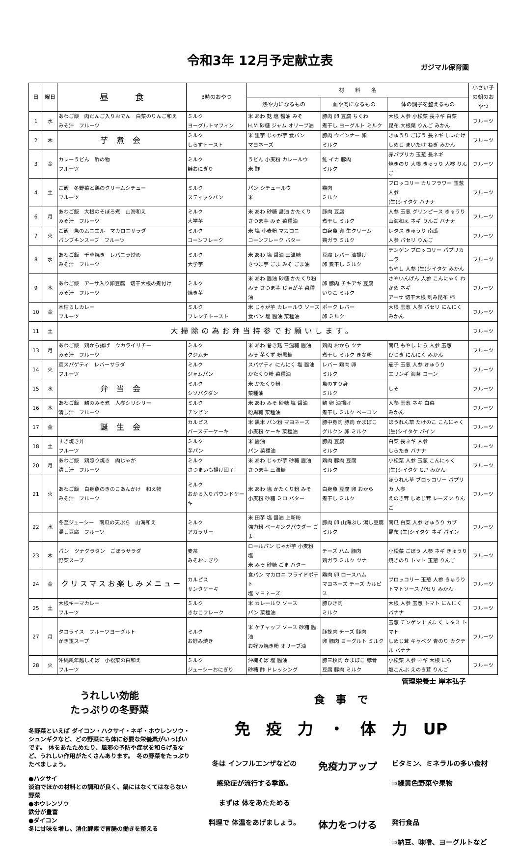令和3年 12月予定献立表
ガジマル保育園
| 日 | 曜日 | 昼 食 | 3時のおやつ | 材 料 名 | | | 小さい子の朝のおやつ |
| --- | --- | --- | --- | --- | --- | --- | --- |
| | | | | 熱や力になるもの | 血や肉になるもの | 体の調子を整えるもの | |
| 1 | 水 | あわご飯 肉だんご入りおでん 白菜のりんご和え みそ汁 フルーツ | ミルク ヨーグルトマフィン | 米 あわ 麸 塩 醤油 みそ H.M 砂糖 ジャム オリーブ油 | 豚肉 卵 豆腐 ちくわ 煮干し ヨーグルト ミルク | 大根 人参 小松菜 長ネギ 白菜 昆布 大根葉 りんご みかん | フルーツ |
| 2 | 木 | 芋 煮 会 | ミルク しらすトースト | 米 里芋 じゃが芋 食パン マヨネーズ | 豚肉 ウインナー 卵 ミルク | きゅうり ごぼう 長ネギ しいたけ しめじ まいたけ ねぎ みかん | フルーツ |
| 3 | 金 | カレーうどん 酢の物 フルーツ | ミルク 鮭おにぎり | うどん 小麦粉 カレールウ 米 酢 | 鮭 イカ 豚肉 ミルク | 赤パプリカ 玉葱 長ネギ 焼きのり 大根 きゅうり 人参 りんご | フルーツ |
| 4 | 土 | ご飯 冬野菜と鶏のクリームシチュー フルーツ | ミルク スティックパン | パン シチュールウ 米 | 鶏肉 ミルク | ブロッコリー カリフラワー 玉葱 人参 (生)シイタケ バナナ | フルーツ |
| 6 | 月 | あわご飯 大根のそぼろ煮 山海和え みそ汁 フルーツ | ミルク 大学芋 | 米 あわ 砂糖 醤油 かたくり さつま芋 みそ 菜種油 | 豚肉 豆腐 煮干し ミルク | 人参 玉葱 グリンピース きゅうり 山海和え ネギ りんご バナナ | フルーツ |
| 7 | 火 | ご飯 魚のムニエル マカロニサラダ パンプキンスープ フルーツ | ミルク コーンフレーク | 米 塩 小麦粉 マカロニ コーンフレーク バター | 白身魚 卵 生クリーム 鶏ガラ ミルク | レタス きゅうり 南瓜 人参 パセリ りんご | フルーツ |
| 8 | 水 | あわご飯 千草焼き レバニラ炒め みそ汁 フルーツ | ミルク 大学芋 | 米 あわ 塩 醤油 三温糖 さつま芋 ごま みそ ごま油 | 豆腐 レバー 油揚げ 卵 煮干し ミルク | チンゲン ブロッコリー パプリカ ニラ もやし 人参 (生)シイタケ みかん | フルーツ |
| 9 | 木 | あわご飯 アーサ入り卵豆腐 切干大根の煮付け みそ汁 フルーツ | ミルク 焼き芋 | 米 あわ 醤油 砂糖 かたくり粉 みそ さつま芋 じゃが芋 菜種油 | 卵 豚肉 チキアギ 豆腐 いりこ ミルク | さやいんげん 人参 こんにゃく わかめ ネギ アーサ 切干大根 刻み昆布 柿 | フルーツ |
| 10 | 金 | 木枯らしカレー フルーツ | ミルク フレンチトースト | 米 じゃが芋 カレールウ ソース 食パン 塩 醤油 菜種油 | ポーク レバー 卵 ミルク | 大根 玉葱 人参 パセリ にんにく みかん | フルーツ |
| 11 | 土 | 大掃除の為お弁当持参でお願いします。 | | | | | フルーツ |
| 13 | 月 | あわご飯 鶏から揚げ ウカライリチー みそ汁 フルーツ | ミルク クジムチ | 米 あわ 巻き麸 三温糖 醤油 みそ 芋くず 粉黒糖 | 鶏肉 おから ツナ 煮干し ミルク きな粉 | 南瓜 もやし にら 人参 玉葱 ひじき にんにく みかん | フルーツ |
| 14 | 火 | 茸スパゲティ レバーサラダ フルーツ | ミルク ジャムパン | スパゲティ にんにく 塩 醤油 かたくり粉 菜種油 | レバー 鶏肉 卵 ミルク | 茄子 玉葱 人参 きゅうり エリンギ 海苔 コーン | フルーツ |
| 15 | 水 | 弁 当 会 | ミルク シソバクダン | 米 かたくり粉 菜種油 | 魚のすり身 ミルク | しそ | フルーツ |
| 16 | 木 | あわご飯 鯖のみそ煮 人参シリシリー 清し汁 フルーツ | ミルク チンビン | 米 あわ みそ 砂糖 塩 醤油 粉黒糖 菜種油 | 鯖 卵 油揚げ 煮干し ミルク ベーコン | 人参 玉葱 ネギ 白菜 みかん | フルーツ |
| 17 | 金 | 誕 生 会 | カルピス バースデーケーキ | 米 黒米 パン粉 マヨネーズ 小麦粉 ケーキ 菜種油 | 豚中身肉 豚肉 かまぼこ グルクン 卵 ミルク | ほうれん草 たけのこ こんにゃく (生)シイタケ パイン | フルーツ |
| 18 | 土 | すき焼き丼 フルーツ | ミルク 芋パン | 米 醤油 パン 菜種油 | 豚肉 豆腐 ミルク | 白菜 長ネギ 人参 しらたき バナナ | フルーツ |
| 20 | 月 | あわご飯 鶏照り焼き 肉じゃが 清し汁 フルーツ | ミルク さつまいも揚げ団子 | 米 あわ じゃが芋 砂糖 醤油 さつま芋 三温糖 | 鶏肉 豚肉 豆腐 ミルク | 小松菜 人参 玉葱 こんにゃく (生)シイタケ G.P みかん | フルーツ |
| 21 | 火 | あわご飯 白身魚のきのこあんかけ 和え物 みそ汁 フルーツ | ミルク おから入りパウンドケーキ | 米 あわ 塩 かたくり粉 みそ 小麦粉 砂糖 ミロ バター | 白身魚 豆腐 卵 おから 煮干し ミルク | ほうれん草 ブロッコリー パプリカ 人参 えのき茸 しめじ茸 レーズン りんご | フルーツ |
| 22 | 水 | 冬至ジューシー 南瓜の天ぷら 山海和え 湯し豆腐 フルーツ | ミルク アガラサー | 米 田芋 塩 醤油 上新粉 強力粉 ベーキングパウダー ごま | 豚肉 卵 山海ぶし 湯し豆腐 ミルク | 南瓜 白菜 人参 きゅうり カブ 昆布 (生)シイタケ ネギ パイン | フルーツ |
| 23 | 木 | パン ツナグラタン ごぼうサラダ 野菜スープ | 麦茶 みそおにぎり | ロールパン じゃが芋 小麦粉 塩 米 みそ 砂糖 ごま バター | チーズ ハム 豚肉 鶏ガラ ミルク ツナ | 小松菜 ごぼう 人参 ネギ きゅうり 焼きのり トマト 玉葱 りんご | フルーツ |
| 24 | 金 | クリスマスお楽しみメニュー | カルピス サンタケーキ | 食パン マカロニ フライドポテト 塩 マヨネーズ | 鶏肉 卵 ロースハム マヨネーズ チーズ カルピス | ブロッコリー 玉葱 人参 きゅうり トマトソース パセリ みかん | フルーツ |
| 25 | 土 | 大根キーマカレー フルーツ | ミルク きなこフレーク | 米 カレールウ ソース パン 菜種油 | 豚ひき肉 ミルク | 大根 人参 玉葱 トマト にんにく バナナ | フルーツ |
| 27 | 月 | タコライス フルーツヨーグルト かき玉スープ | ミルク お好み焼き | 米 ケチャップ ソース 砂糖 醤油 お好み焼き粉 オリーブ油 | 豚挽肉 チーズ 豚肉 卵 豚肉 ヨーグルト ミルク | 玉葱 チンゲン にんにく レタス トマト しめじ茸 キャベツ 青のり カクテル バナナ | フルーツ |
| 28 | 火 | 沖縄風年越しそば 小松菜の白和え フルーツ | ミルク ジューシーおにぎり | 沖縄そば 塩 醤油 砂糖 酢 ドレッシング | 豚三枚肉 かまぼこ 豚骨 豆腐 豚肉 ミルク | 小松菜 人参 ネギ 大根 にら 塩こんぶ えのき茸 りんご | フルーツ |
管理栄養士 岸本弘子
うれしい効能
たっぷりの冬野菜
冬野菜といえば ダイコン・ハクサイ・ネギ・ホウレンソウ・シュンギクなど、どの野菜にも体に必要な栄養素がいっぱいです。　体をあたためたり、風邪の予防や症状を和らげるなど、うれしい作用がたくさんあります。　冬の野菜をたっぷりたべましょう。
●ハクサイ
淡泊でほかの材料との調和が良く、鍋にはなくてはならない野菜
●ホウレンソウ
鉄分が豊富
●ダイコン
冬に甘味を増し、消化酵素で胃腸の働きを整える
食　事　で
免　疫　力　・　体　力　UP
冬は インフルエンザなどの
感染症が流行する季節。
まずは 体をあたためる
料理で 体温をあげましょう。
免疫力アップ
体力をつける
ビタミン、ミネラルの多い食材
⇒緑黄色野菜や果物
発行食品
⇒納豆、味噌、ヨーグルトなど